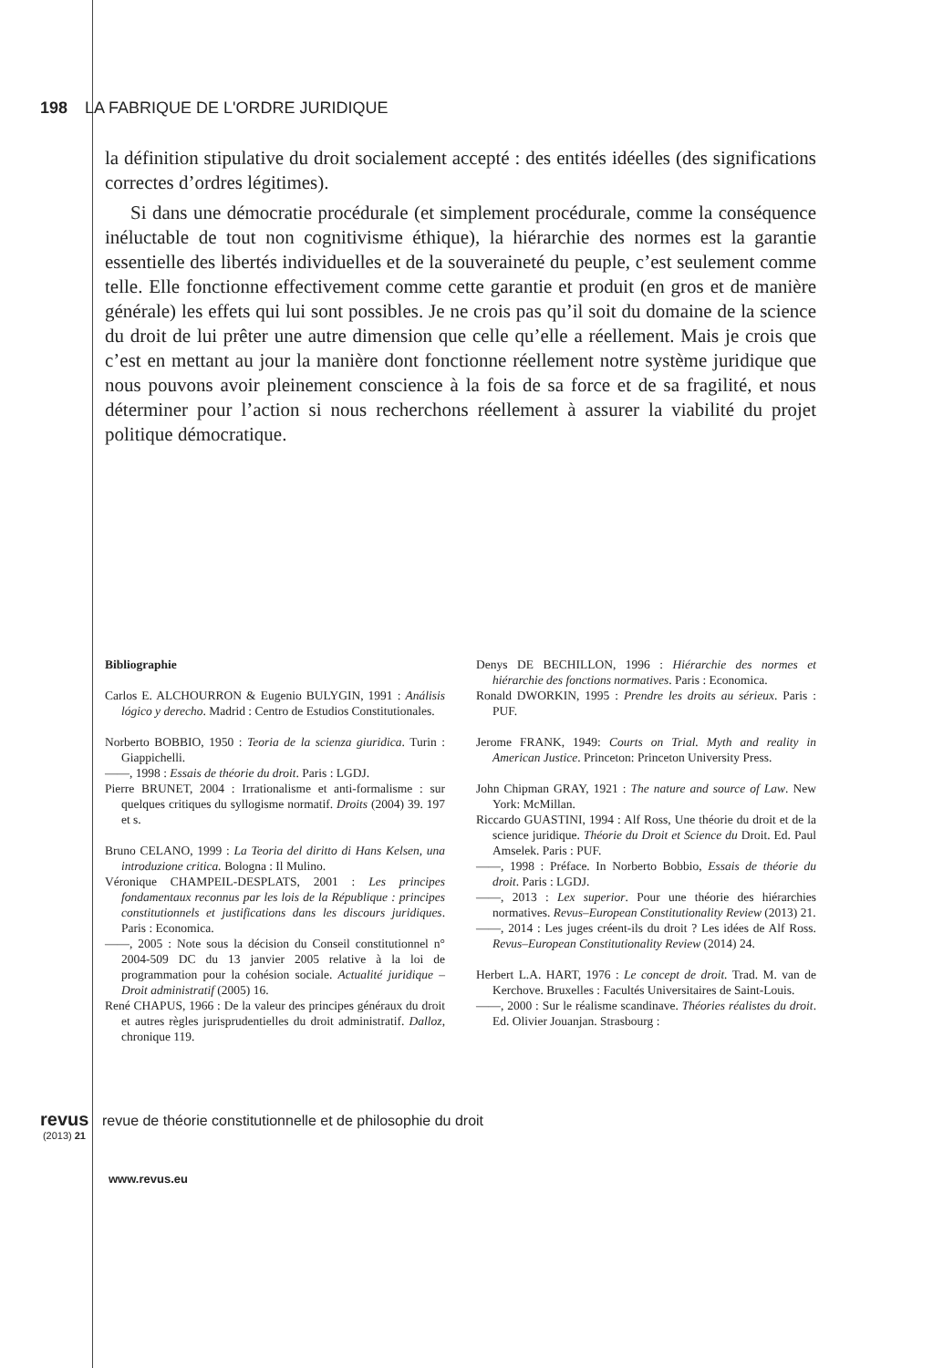198 LA FABRIQUE DE L'ORDRE JURIDIQUE
la définition stipulative du droit socialement accepté : des entités idéelles (des significations correctes d’ordres légitimes).
Si dans une démocratie procédurale (et simplement procédurale, comme la conséquence inéluctable de tout non cognitivisme éthique), la hiérarchie des normes est la garantie essentielle des libertés individuelles et de la souveraineté du peuple, c’est seulement comme telle. Elle fonctionne effectivement comme cette garantie et produit (en gros et de manière générale) les effets qui lui sont possibles. Je ne crois pas qu’il soit du domaine de la science du droit de lui prêter une autre dimension que celle qu’elle a réellement. Mais je crois que c’est en mettant au jour la manière dont fonctionne réellement notre système juridique que nous pouvons avoir pleinement conscience à la fois de sa force et de sa fragilité, et nous déterminer pour l’action si nous recherchons réellement à assurer la viabilité du projet politique démocratique.
Bibliographie
Carlos E. ALCHOURRON & Eugenio BULYGIN, 1991 : Análisis lógico y derecho. Madrid : Centro de Estudios Constitutionales.
Norberto BOBBIO, 1950 : Teoria de la scienza giuridica. Turin : Giappichelli.
——, 1998 : Essais de théorie du droit. Paris : LGDJ.
Pierre BRUNET, 2004 : Irrationalisme et anti-formalisme : sur quelques critiques du syllogisme normatif. Droits (2004) 39. 197 et s.
Bruno CELANO, 1999 : La Teoria del diritto di Hans Kelsen, una introduzione critica. Bologna : Il Mulino.
Véronique CHAMPEIL-DESPLATS, 2001 : Les principes fondamentaux reconnus par les lois de la République : principes constitutionnels et justifications dans les discours juridiques. Paris : Economica.
——, 2005 : Note sous la décision du Conseil constitutionnel n° 2004-509 DC du 13 janvier 2005 relative à la loi de programmation pour la cohésion sociale. Actualité juridique – Droit administratif (2005) 16.
René CHAPUS, 1966 : De la valeur des principes généraux du droit et autres règles jurisprudentielles du droit administratif. Dalloz, chronique 119.
Denys DE BECHILLON, 1996 : Hiérarchie des normes et hiérarchie des fonctions normatives. Paris : Economica.
Ronald DWORKIN, 1995 : Prendre les droits au sérieux. Paris : PUF.
Jerome FRANK, 1949: Courts on Trial. Myth and reality in American Justice. Princeton: Princeton University Press.
John Chipman GRAY, 1921 : The nature and source of Law. New York: McMillan.
Riccardo GUASTINI, 1994 : Alf Ross, Une théorie du droit et de la science juridique. Théorie du Droit et Science du Droit. Ed. Paul Amselek. Paris : PUF.
——, 1998 : Préface. In Norberto Bobbio, Essais de théorie du droit. Paris : LGDJ.
——, 2013 : Lex superior. Pour une théorie des hiérarchies normatives. Revus–European Constitutionality Review (2013) 21.
——, 2014 : Les juges créent-ils du droit ? Les idées de Alf Ross. Revus–European Constitutionality Review (2014) 24.
Herbert L.A. HART, 1976 : Le concept de droit. Trad. M. van de Kerchove. Bruxelles : Facultés Universitaires de Saint-Louis.
——, 2000 : Sur le réalisme scandinave. Théories réalistes du droit. Ed. Olivier Jouanjan. Strasbourg :
revus
(2013) 21
revue de théorie constitutionnelle et de philosophie du droit
www.revus.eu